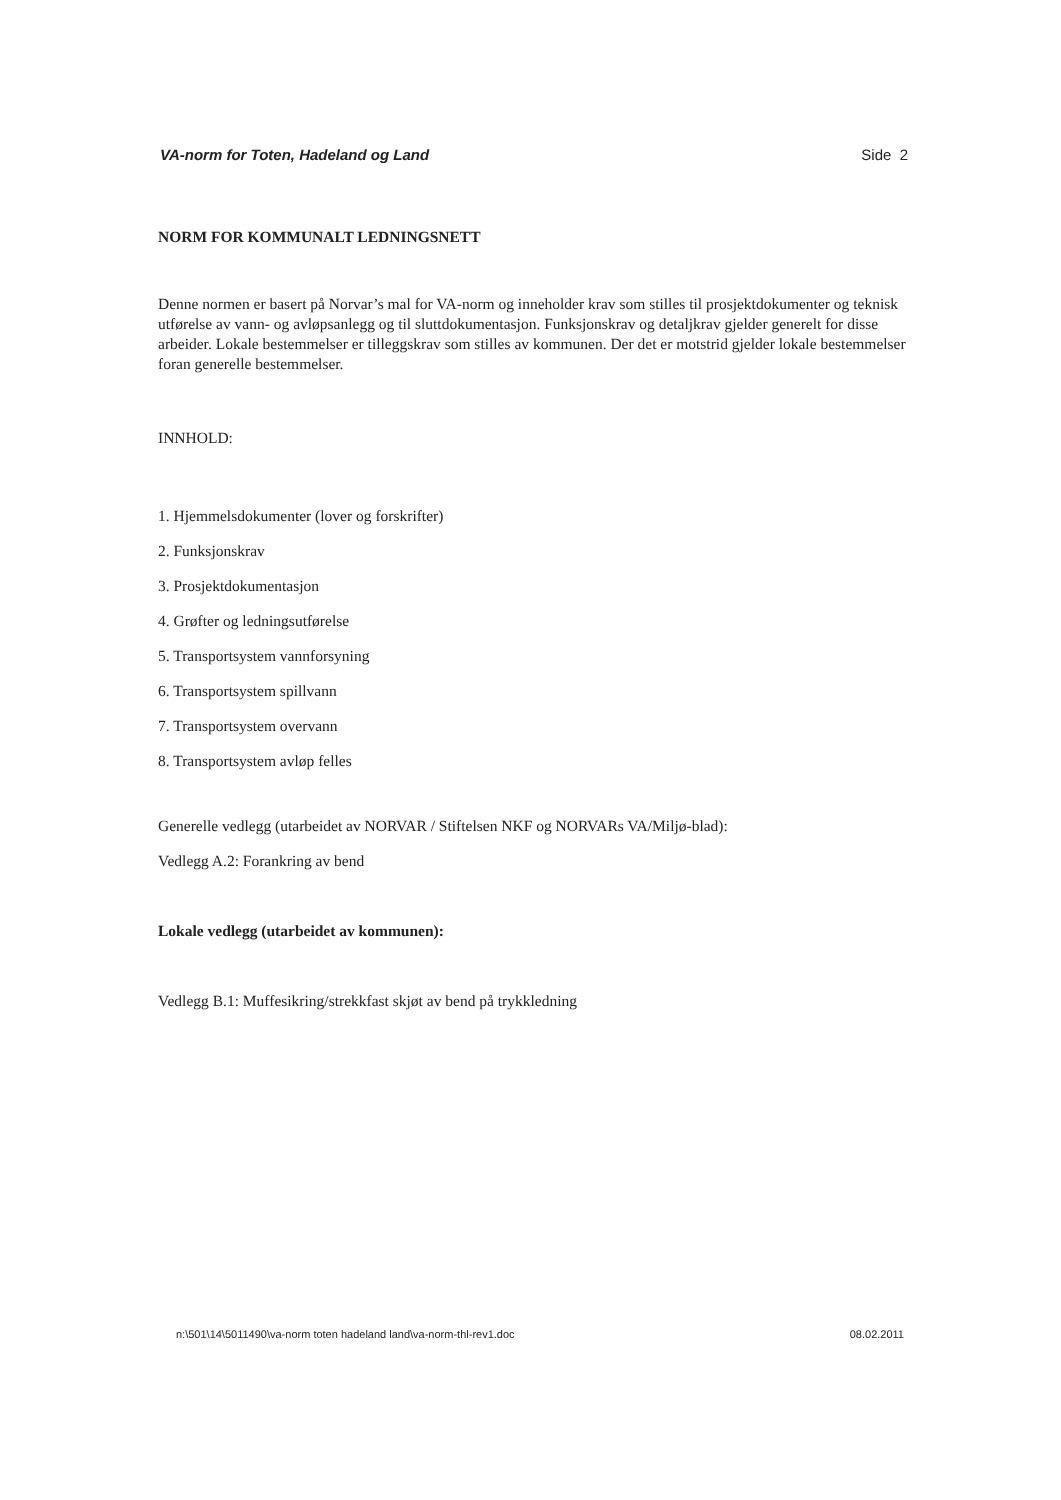VA-norm for Toten, Hadeland og Land Side 2
NORM FOR KOMMUNALT LEDNINGSNETT
Denne normen er basert på Norvar’s mal for VA-norm og inneholder krav som stilles til prosjektdokumenter og teknisk utførelse av vann- og avløpsanlegg og til sluttdokumentasjon. Funksjonskrav og detaljkrav gjelder generelt for disse arbeider. Lokale bestemmelser er tilleggskrav som stilles av kommunen. Der det er motstrid gjelder lokale bestemmelser foran generelle bestemmelser.
INNHOLD:
1. Hjemmelsdokumenter (lover og forskrifter)
2. Funksjonskrav
3. Prosjektdokumentasjon
4. Grøfter og ledningsutførelse
5. Transportsystem vannforsyning
6. Transportsystem spillvann
7. Transportsystem overvann
8. Transportsystem avløp felles
Generelle vedlegg (utarbeidet av NORVAR / Stiftelsen NKF og NORVARs VA/Miljø-blad):
Vedlegg A.2: Forankring av bend
Lokale vedlegg (utarbeidet av kommunen):
Vedlegg B.1: Muffesikring/strekkfast skjøt av bend på trykkledning
n:\501\14\5011490\va-norm toten hadeland land\va-norm-thl-rev1.doc 08.02.2011